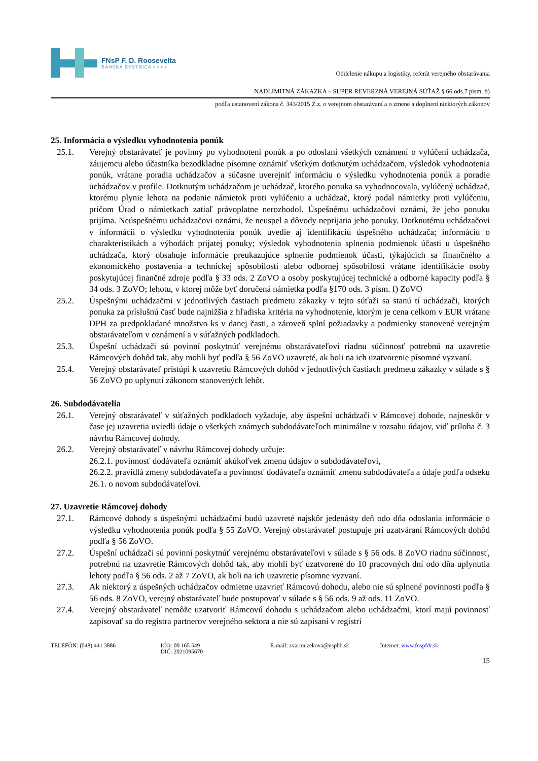FNsP F. D. Roosevelta
BANSKÁ BYSTRICA ▪ ▪ ▪ ▪
Oddelenie nákupu a logistiky, referát verejného obstarávania
NADLIMITNÁ ZÁKAZKA – SUPER REVERZNÁ VEREJNÁ SÚŤAŽ § 66 ods.7 písm. b)
podľa ustanovení zákona č. 343/2015 Z.z. o verejnom obstarávaní a o zmene a doplnení niektorých zákonov
25. Informácia o výsledku vyhodnotenia ponúk
25.1. Verejný obstarávateľ je povinný po vyhodnotení ponúk a po odoslaní všetkých oznámení o vylúčení uchádzača, záujemcu alebo účastníka bezodkladne písomne oznámiť všetkým dotknutým uchádzačom, výsledok vyhodnotenia ponúk, vrátane poradia uchádzačov a súčasne uverejniť informáciu o výsledku vyhodnotenia ponúk a poradie uchádzačov v profile. Dotknutým uchádzačom je uchádzač, ktorého ponuka sa vyhodnocovala, vylúčený uchádzač, ktorému plynie lehota na podanie námietok proti vylúčeniu a uchádzač, ktorý podal námietky proti vylúčeniu, pričom Úrad o námietkach zatiaľ právoplatne nerozhodol. Úspešnému uchádzačovi oznámi, že jeho ponuku prijíma. Neúspešnému uchádzačovi oznámi, že neuspel a dôvody neprijatia jeho ponuky. Dotknutému uchádzačovi v informácii o výsledku vyhodnotenia ponúk uvedie aj identifikáciu úspešného uchádzača; informáciu o charakteristikách a výhodách prijatej ponuky; výsledok vyhodnotenia splnenia podmienok účasti u úspešného uchádzača, ktorý obsahuje informácie preukazujúce splnenie podmienok účasti, týkajúcich sa finančného a ekonomického postavenia a technickej spôsobilosti alebo odbornej spôsobilosti vrátane identifikácie osoby poskytujúcej finančné zdroje podľa § 33 ods. 2 ZoVO a osoby poskytujúcej technické a odborné kapacity podľa § 34 ods. 3 ZoVO; lehotu, v ktorej môže byť doručená námietka podľa §170 ods. 3 písm. f) ZoVO
25.2. Úspešnými uchádzačmi v jednotlivých častiach predmetu zákazky v tejto súťaži sa stanú tí uchádzači, ktorých ponuka za príslušnú časť bude najnižšia z hľadiska kritéria na vyhodnotenie, ktorým je cena celkom v EUR vrátane DPH za predpokladané množstvo ks v danej časti, a zároveň splní požiadavky a podmienky stanovené verejným obstarávateľom v oznámení a v súťažných podkladoch.
25.3. Úspešní uchádzači sú povinní poskytnúť verejnému obstarávateľovi riadnu súčinnosť potrebnú na uzavretie Rámcových dohôd tak, aby mohli byť podľa § 56 ZoVO uzavreté, ak boli na ich uzatvorenie písomné vyzvaní.
25.4. Verejný obstarávateľ pristúpi k uzavretiu Rámcových dohôd v jednotlivých častiach predmetu zákazky v súlade s § 56 ZoVO po uplynutí zákonom stanovených lehôt.
26. Subdodávatelia
26.1. Verejný obstarávateľ v súťažných podkladoch vyžaduje, aby úspešní uchádzači v Rámcovej dohode, najneskôr v čase jej uzavretia uviedli údaje o všetkých známych subdodávateľoch minimálne v rozsahu údajov, viď príloha č. 3 návrhu Rámcovej dohody.
26.2. Verejný obstarávateľ v návrhu Rámcovej dohody určuje:
26.2.1. povinnosť dodávateľa oznámiť akúkoľvek zmenu údajov o subdodávateľovi,
26.2.2. pravidlá zmeny subdodávateľa a povinnosť dodávateľa oznámiť zmenu subdodávateľa a údaje podľa odseku 26.1. o novom subdodávateľovi.
27. Uzavretie Rámcovej dohody
27.1. Rámcové dohody s úspešnými uchádzačmi budú uzavreté najskôr jedenásty deň odo dňa odoslania informácie o výsledku vyhodnotenia ponúk podľa § 55 ZoVO. Verejný obstarávateľ postupuje pri uzatváraní Rámcových dohôd podľa § 56 ZoVO.
27.2. Úspešní uchádzači sú povinní poskytnúť verejnému obstarávateľovi v súlade s § 56 ods. 8 ZoVO riadnu súčinnosť, potrebnú na uzavretie Rámcových dohôd tak, aby mohli byť uzatvorené do 10 pracovných dní odo dňa uplynutia lehoty podľa § 56 ods. 2 až 7 ZoVO, ak boli na ich uzavretie písomne vyzvaní.
27.3. Ak niektorý z úspešných uchádzačov odmietne uzavrieť Rámcovú dohodu, alebo nie sú splnené povinnosti podľa § 56 ods. 8 ZoVO, verejný obstarávateľ bude postupovať v súlade s § 56 ods. 9 až ods. 11 ZoVO.
27.4. Verejný obstarávateľ nemôže uzatvoriť Rámcovú dohodu s uchádzačom alebo uchádzačmi, ktorí majú povinnosť zapisovať sa do registra partnerov verejného sektora a nie sú zapísaní v registri
TELEFÓN: (048) 441 3886 IČO: 00 165 549
DIČ: 2021095670
E-mail: zvarmuzekova@nspbb.sk Internet: www.fnspfdr.sk
15